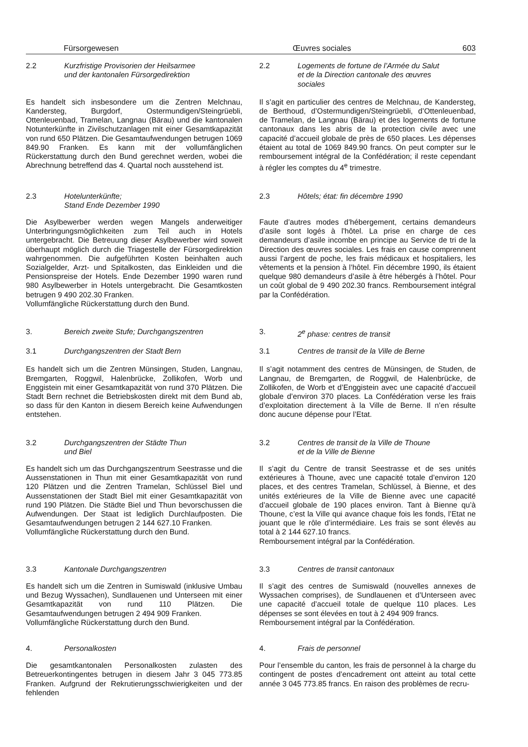Fürsorgewesen Œuvres sociales 603
2.2 Kurzfristige Provisorien der Heilsarmee
und der kantonalen Fürsorgedirektion
2.2 Logements de fortune de l’Armée du Salut
et de la Direction cantonale des œuvres
sociales
Es handelt sich insbesondere um die Zentren Melchnau, Kandersteg, Burgdorf, Ostermundigen/Steingrüebli, Ottenleuenbad, Tramelan, Langnau (Bärau) und die kantonalen Notunterkünfte in Zivilschutzanlagen mit einer Gesamtkapazität von rund 650 Plätzen. Die Gesamtaufwendungen betrugen 1069 849.90 Franken. Es kann mit der vollumfänglichen Rückerstattung durch den Bund gerechnet werden, wobei die Abrechnung betreffend das 4. Quartal noch ausstehend ist.
Il s’agit en particulier des centres de Melchnau, de Kandersteg, de Berthoud, d’Ostermundigen/Steingrüebli, d’Ottenleuenbad, de Tramelan, de Langnau (Bärau) et des logements de fortune cantonaux dans les abris de la protection civile avec une capacité d’accueil globale de près de 650 places. Les dépenses étaient au total de 1069 849.90 francs. On peut compter sur le remboursement intégral de la Confédération; il reste cependant à régler les comptes du 4<sup>e</sup> trimestre.
2.3 Hotelunterkünfte;
Stand Ende Dezember 1990
2.3 Hôtels; état: fin décembre 1990
Die Asylbewerber werden wegen Mangels anderweitiger Unterbringungsmöglichkeiten zum Teil auch in Hotels untergebracht. Die Betreuung dieser Asylbewerber wird soweit überhaupt möglich durch die Triagestelle der Fürsorgedirektion wahrgenommen. Die aufgeführten Kosten beinhalten auch Sozialgelder, Arzt- und Spitalkosten, das Einkleiden und die Pensionspreise der Hotels. Ende Dezember 1990 waren rund 980 Asylbewerber in Hotels untergebracht. Die Gesamtkosten betrugen 9 490 202.30 Franken.
Vollumfängliche Rückerstattung durch den Bund.
Faute d’autres modes d’hébergement, certains demandeurs d’asile sont logés à l’hôtel. La prise en charge de ces demandeurs d’asile incombe en principe au Service de tri de la Direction des œuvres sociales. Les frais en cause comprennent aussi l’argent de poche, les frais médicaux et hospitaliers, les vêtements et la pension à l’hôtel. Fin décembre 1990, ils étaient quelque 980 demandeurs d’asile à être hébergés à l’hôtel. Pour un coût global de 9 490 202.30 francs. Remboursement intégral par la Confédération.
3. Bereich zweite Stufe; Durchgangszentren 3. 2<sup>e</sup> phase: centres de transit
3.1 Durchgangszentren der Stadt Bern 3.1 Centres de transit de la Ville de Berne
Es handelt sich um die Zentren Münsingen, Studen, Langnau, Bremgarten, Roggwil, Halenbrücke, Zollikofen, Worb und Enggistein mit einer Gesamtkapazität von rund 370 Plätzen. Die Stadt Bern rechnet die Betriebskosten direkt mit dem Bund ab, so dass für den Kanton in diesem Bereich keine Aufwendungen entstehen.
Il s’agit notamment des centres de Münsingen, de Studen, de Langnau, de Bremgarten, de Roggwil, de Halenbrücke, de Zollikofen, de Worb et d’Enggistein avec une capacité d’accueil globale d’environ 370 places. La Confédération verse les frais d’exploitation directement à la Ville de Berne. Il n’en résulte donc aucune dépense pour l’Etat.
3.2 Durchgangszentren der Städte Thun
und Biel
3.2 Centres de transit de la Ville de Thoune
et de la Ville de Bienne
Es handelt sich um das Durchgangszentrum Seestrasse und die Aussenstationen in Thun mit einer Gesamtkapazität von rund 120 Plätzen und die Zentren Tramelan, Schlüssel Biel und Aussenstationen der Stadt Biel mit einer Gesamtkapazität von rund 190 Plätzen. Die Städte Biel und Thun bevorschussen die Aufwendungen. Der Staat ist lediglich Durchlaufposten. Die Gesamtaufwendungen betrugen 2 144 627.10 Franken.
Vollumfängliche Rückerstattung durch den Bund.
Il s’agit du Centre de transit Seestrasse et de ses unités extérieures à Thoune, avec une capacité totale d’environ 120 places, et des centres Tramelan, Schlüssel, à Bienne, et des unités extérieures de la Ville de Bienne avec une capacité d’accueil globale de 190 places environ. Tant à Bienne qu’à Thoune, c’est la Ville qui avance chaque fois les fonds, l’Etat ne jouant que le rôle d’intermédiaire. Les frais se sont élevés au total à 2 144 627.10 francs.
Remboursement intégral par la Confédération.
3.3 Kantonale Durchgangszentren 3.3 Centres de transit cantonaux
Es handelt sich um die Zentren in Sumiswald (inklusive Umbau und Bezug Wyssachen), Sundlauenen und Unterseen mit einer Gesamtkapazität von rund 110 Plätzen. Die Gesamtaufwendungen betrugen 2 494 909 Franken.
Vollumfängliche Rückerstattung durch den Bund.
Il s’agit des centres de Sumiswald (nouvelles annexes de Wyssachen comprises), de Sundlauenen et d’Unterseen avec une capacité d’accueil totale de quelque 110 places. Les dépenses se sont élevées en tout à 2 494 909 francs.
Remboursement intégral par la Confédération.
4. Personalkosten 4. Frais de personnel
Die gesamtkantonalen Personalkosten zulasten des Betreuerkontingentes betrugen in diesem Jahr 3 045 773.85 Franken. Aufgrund der Rekrutierungsschwierigkeiten und der fehlenden
Pour l’ensemble du canton, les frais de personnel à la charge du contingent de postes d’encadrement ont atteint au total cette année 3 045 773.85 francs. En raison des problèmes de recru-